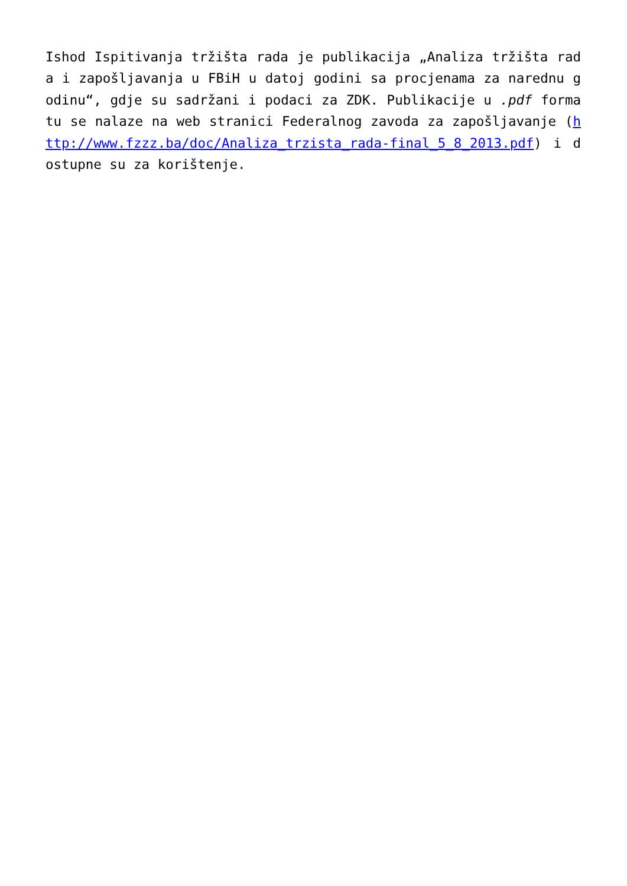Ishod Ispitivanja tržišta rada je publikacija „Analiza tržišta rada i zapošljavanja u FBiH u datoj godini sa procjenama za narednu godinu“, gdje su sadržani i podaci za ZDK. Publikacije u .pdf formatu se nalaze na web stranici Federalnog zavoda za zapošljavanje (http://www.fzzz.ba/doc/Analiza_trzista_rada-final_5_8_2013.pdf) i dostupne su za korištenje.